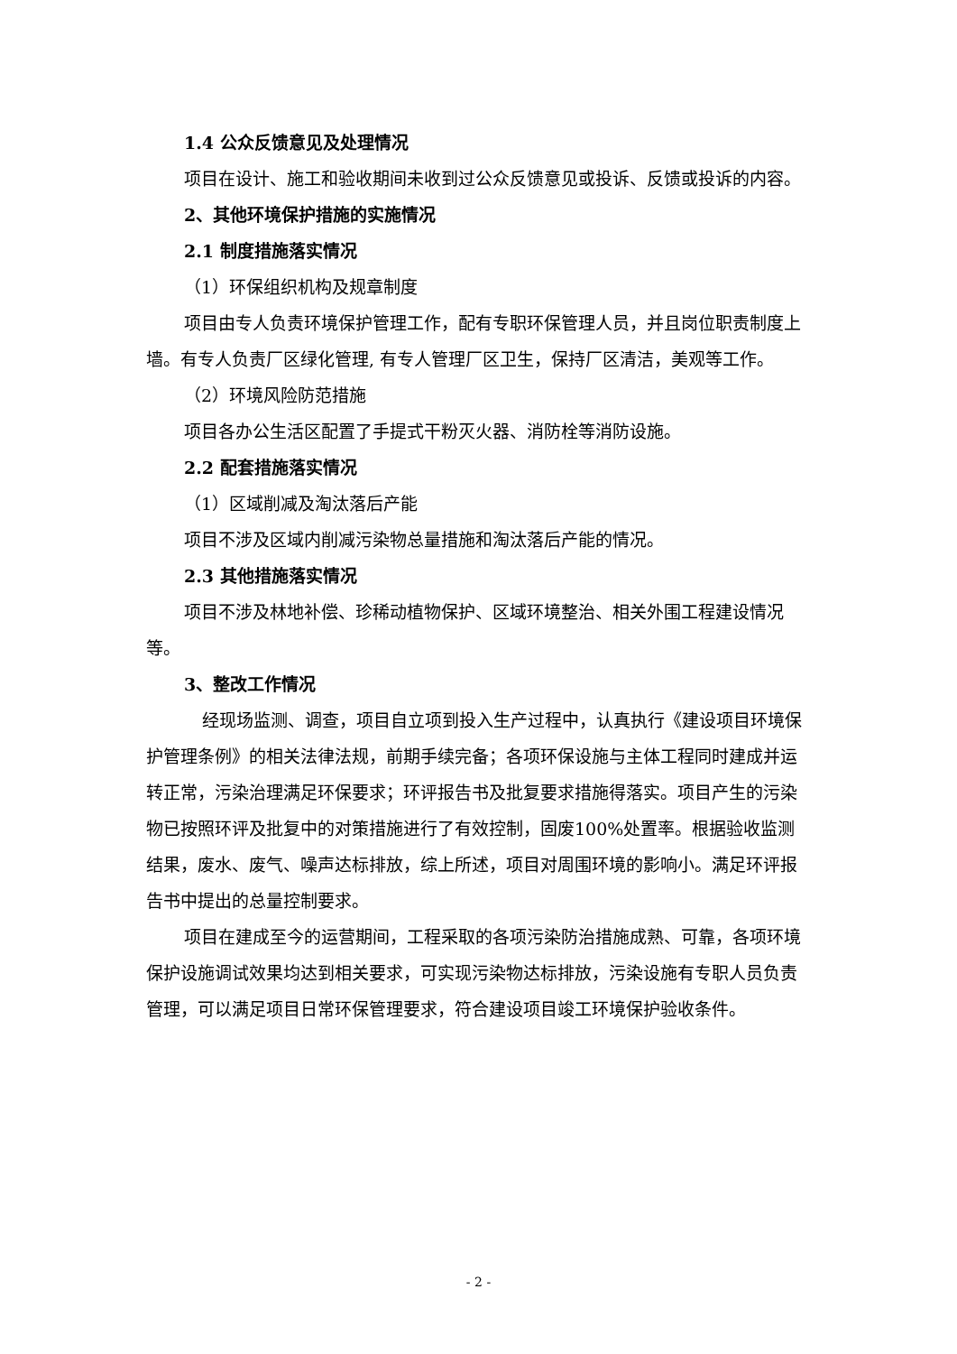1.4 公众反馈意见及处理情况
项目在设计、施工和验收期间未收到过公众反馈意见或投诉、反馈或投诉的内容。
2、其他环境保护措施的实施情况
2.1 制度措施落实情况
（1）环保组织机构及规章制度
项目由专人负责环境保护管理工作，配有专职环保管理人员，并且岗位职责制度上墙。有专人负责厂区绿化管理, 有专人管理厂区卫生，保持厂区清洁，美观等工作。
（2）环境风险防范措施
项目各办公生活区配置了手提式干粉灭火器、消防栓等消防设施。
2.2 配套措施落实情况
（1）区域削减及淘汰落后产能
项目不涉及区域内削减污染物总量措施和淘汰落后产能的情况。
2.3 其他措施落实情况
项目不涉及林地补偿、珍稀动植物保护、区域环境整治、相关外围工程建设情况等。
3、整改工作情况
经现场监测、调查，项目自立项到投入生产过程中，认真执行《建设项目环境保护管理条例》的相关法律法规，前期手续完备；各项环保设施与主体工程同时建成并运转正常，污染治理满足环保要求；环评报告书及批复要求措施得落实。项目产生的污染物已按照环评及批复中的对策措施进行了有效控制，固废100%处置率。根据验收监测结果，废水、废气、噪声达标排放，综上所述，项目对周围环境的影响小。满足环评报告书中提出的总量控制要求。
项目在建成至今的运营期间，工程采取的各项污染防治措施成熟、可靠，各项环境保护设施调试效果均达到相关要求，可实现污染物达标排放，污染设施有专职人员负责管理，可以满足项目日常环保管理要求，符合建设项目竣工环境保护验收条件。
- 2 -